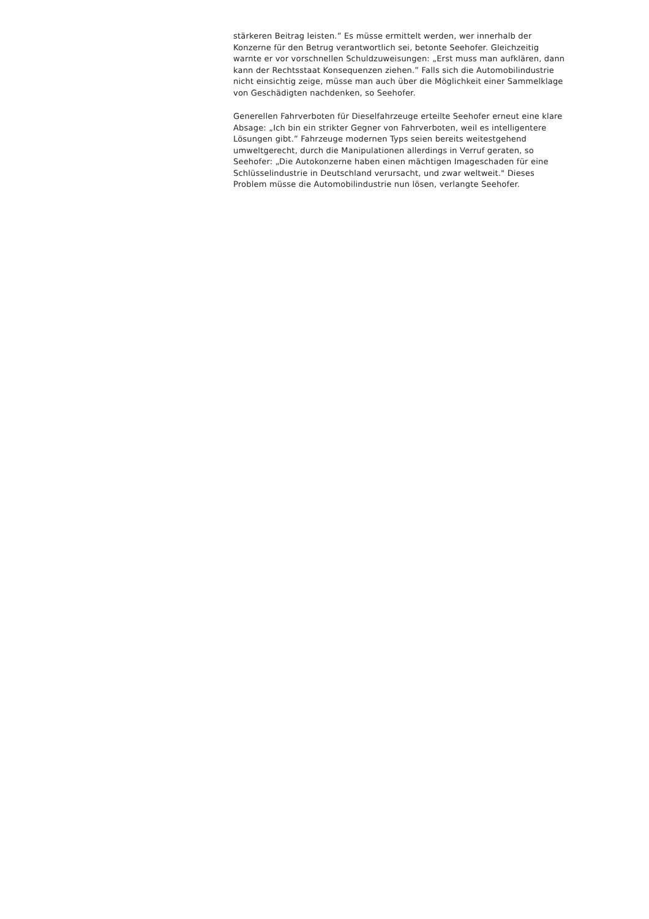stärkeren Beitrag leisten.” Es müsse ermittelt werden, wer innerhalb der
Konzerne für den Betrug verantwortlich sei, betonte Seehofer. Gleichzeitig
warnte er vor vorschnellen Schuldzuweisungen: „Erst muss man aufklären, dann
kann der Rechtsstaat Konsequenzen ziehen.” Falls sich die Automobilindustrie
nicht einsichtig zeige, müsse man auch über die Möglichkeit einer Sammelklage
von Geschädigten nachdenken, so Seehofer.
Generellen Fahrverboten für Dieselfahrzeuge erteilte Seehofer erneut eine klare
Absage: „Ich bin ein strikter Gegner von Fahrverboten, weil es intelligentere
Lösungen gibt.” Fahrzeuge modernen Typs seien bereits weitestgehend
umweltgerecht, durch die Manipulationen allerdings in Verruf geraten, so
Seehofer: „Die Autokonzerne haben einen mächtigen Imageschaden für eine
Schlüsselindustrie in Deutschland verursacht, und zwar weltweit." Dieses
Problem müsse die Automobilindustrie nun lösen, verlangte Seehofer.